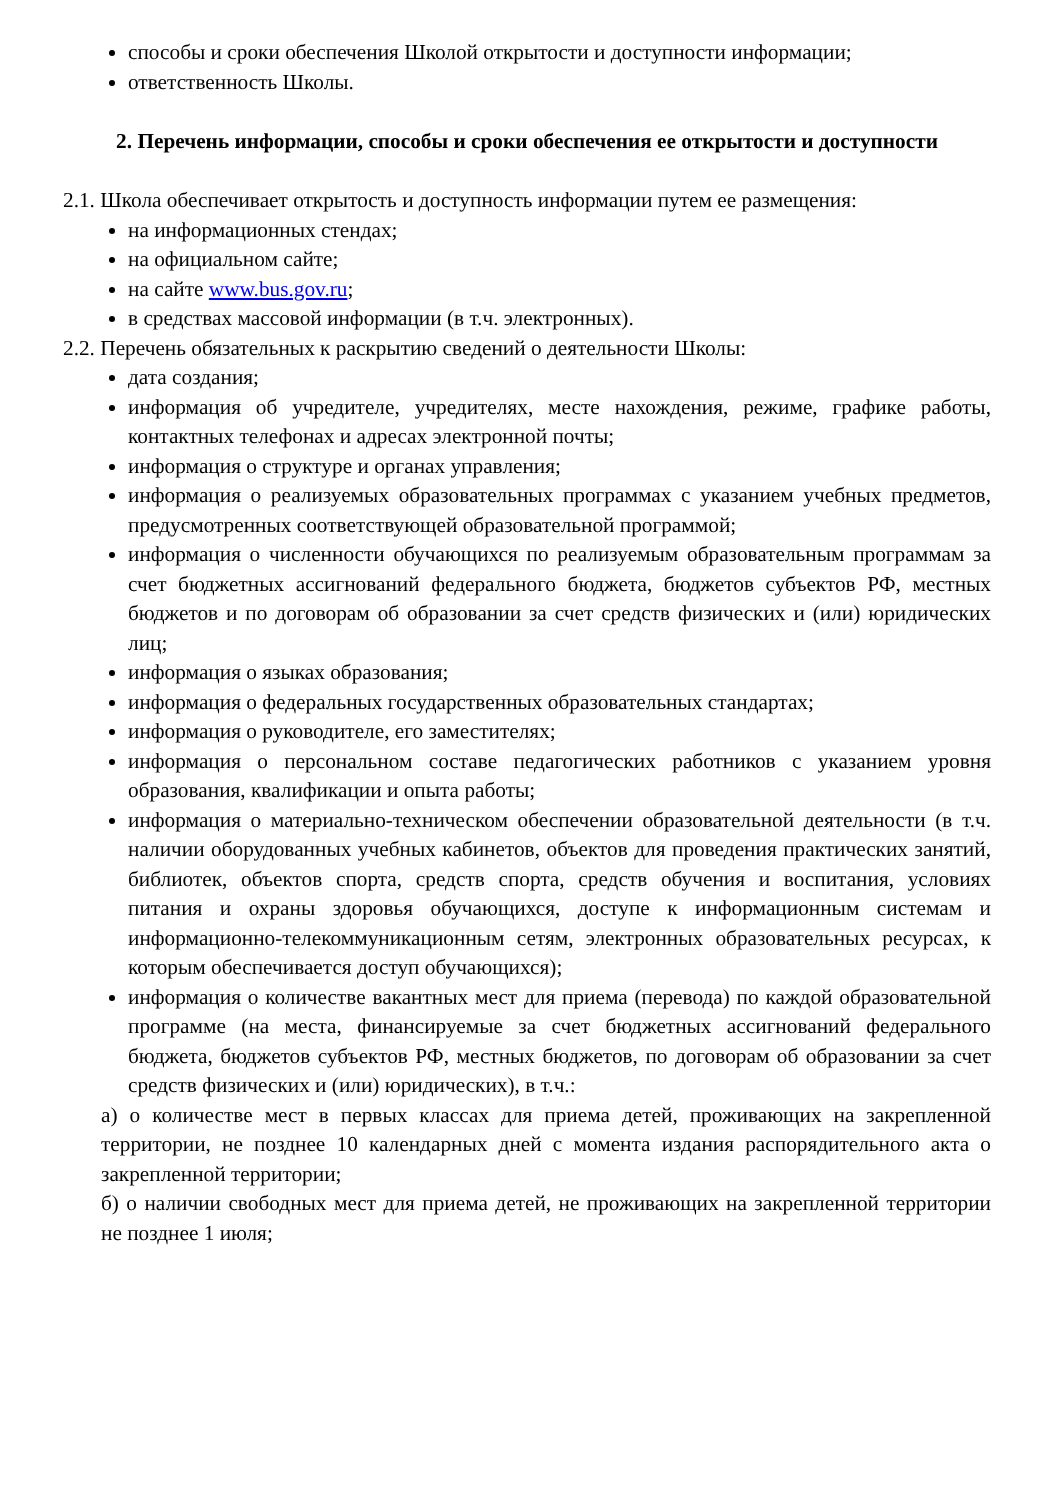способы и сроки обеспечения Школой открытости и доступности информации;
ответственность Школы.
2. Перечень информации, способы и сроки обеспечения ее открытости и доступности
2.1. Школа обеспечивает открытость и доступность информации путем ее размещения:
на информационных стендах;
на официальном сайте;
на сайте www.bus.gov.ru;
в средствах массовой информации (в т.ч. электронных).
2.2. Перечень обязательных к раскрытию сведений о деятельности Школы:
дата создания;
информация об учредителе, учредителях, месте нахождения, режиме, графике работы, контактных телефонах и адресах электронной почты;
информация о структуре и органах управления;
информация о реализуемых образовательных программах с указанием учебных предметов, предусмотренных соответствующей образовательной программой;
информация о численности обучающихся по реализуемым образовательным программам за счет бюджетных ассигнований федерального бюджета, бюджетов субъектов РФ, местных бюджетов и по договорам об образовании за счет средств физических и (или) юридических лиц;
информация о языках образования;
информация о федеральных государственных образовательных стандартах;
информация о руководителе, его заместителях;
информация о персональном составе педагогических работников с указанием уровня образования, квалификации и опыта работы;
информация о материально-техническом обеспечении образовательной деятельности (в т.ч. наличии оборудованных учебных кабинетов, объектов для проведения практических занятий, библиотек, объектов спорта, средств спорта, средств обучения и воспитания, условиях питания и охраны здоровья обучающихся, доступе к информационным системам и информационно-телекоммуникационным сетям, электронных образовательных ресурсах, к которым обеспечивается доступ обучающихся);
информация о количестве вакантных мест для приема (перевода) по каждой образовательной программе (на места, финансируемые за счет бюджетных ассигнований федерального бюджета, бюджетов субъектов РФ, местных бюджетов, по договорам об образовании за счет средств физических и (или) юридических), в т.ч.:
а) о количестве мест в первых классах для приема детей, проживающих на закрепленной территории, не позднее 10 календарных дней с момента издания распорядительного акта о закрепленной территории;
б) о наличии свободных мест для приема детей, не проживающих на закрепленной территории не позднее 1 июля;